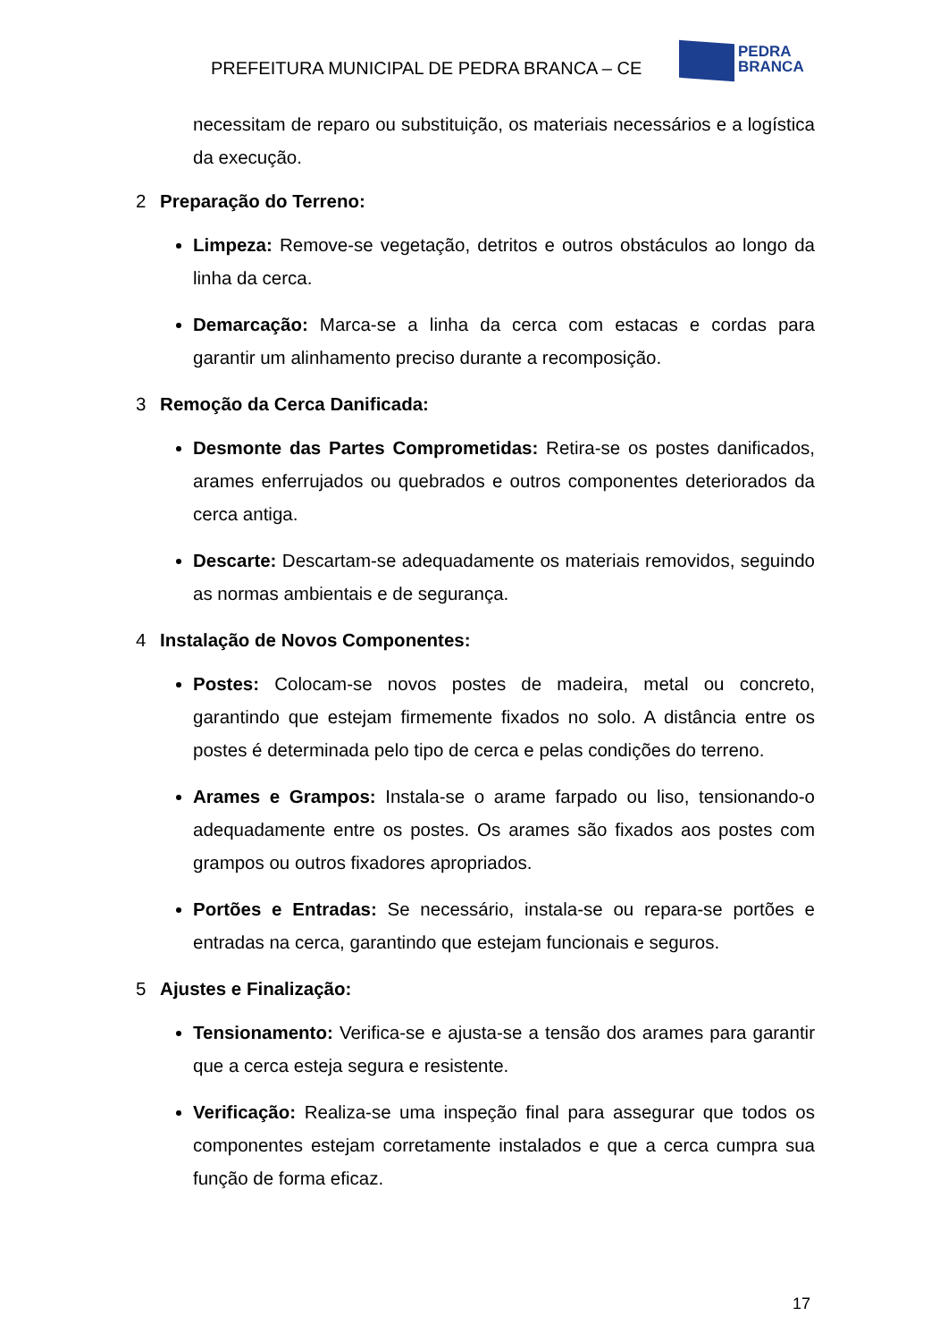PREFEITURA MUNICIPAL DE PEDRA BRANCA – CE
PEDRA
BRANCA
necessitam de reparo ou substituição, os materiais necessários e a logística da execução.
2 Preparação do Terreno:
Limpeza: Remove-se vegetação, detritos e outros obstáculos ao longo da linha da cerca.
Demarcação: Marca-se a linha da cerca com estacas e cordas para garantir um alinhamento preciso durante a recomposição.
3 Remoção da Cerca Danificada:
Desmonte das Partes Comprometidas: Retira-se os postes danificados, arames enferrujados ou quebrados e outros componentes deteriorados da cerca antiga.
Descarte: Descartam-se adequadamente os materiais removidos, seguindo as normas ambientais e de segurança.
4 Instalação de Novos Componentes:
Postes: Colocam-se novos postes de madeira, metal ou concreto, garantindo que estejam firmemente fixados no solo. A distância entre os postes é determinada pelo tipo de cerca e pelas condições do terreno.
Arames e Grampos: Instala-se o arame farpado ou liso, tensionando-o adequadamente entre os postes. Os arames são fixados aos postes com grampos ou outros fixadores apropriados.
Portões e Entradas: Se necessário, instala-se ou repara-se portões e entradas na cerca, garantindo que estejam funcionais e seguros.
5 Ajustes e Finalização:
Tensionamento: Verifica-se e ajusta-se a tensão dos arames para garantir que a cerca esteja segura e resistente.
Verificação: Realiza-se uma inspeção final para assegurar que todos os componentes estejam corretamente instalados e que a cerca cumpra sua função de forma eficaz.
17